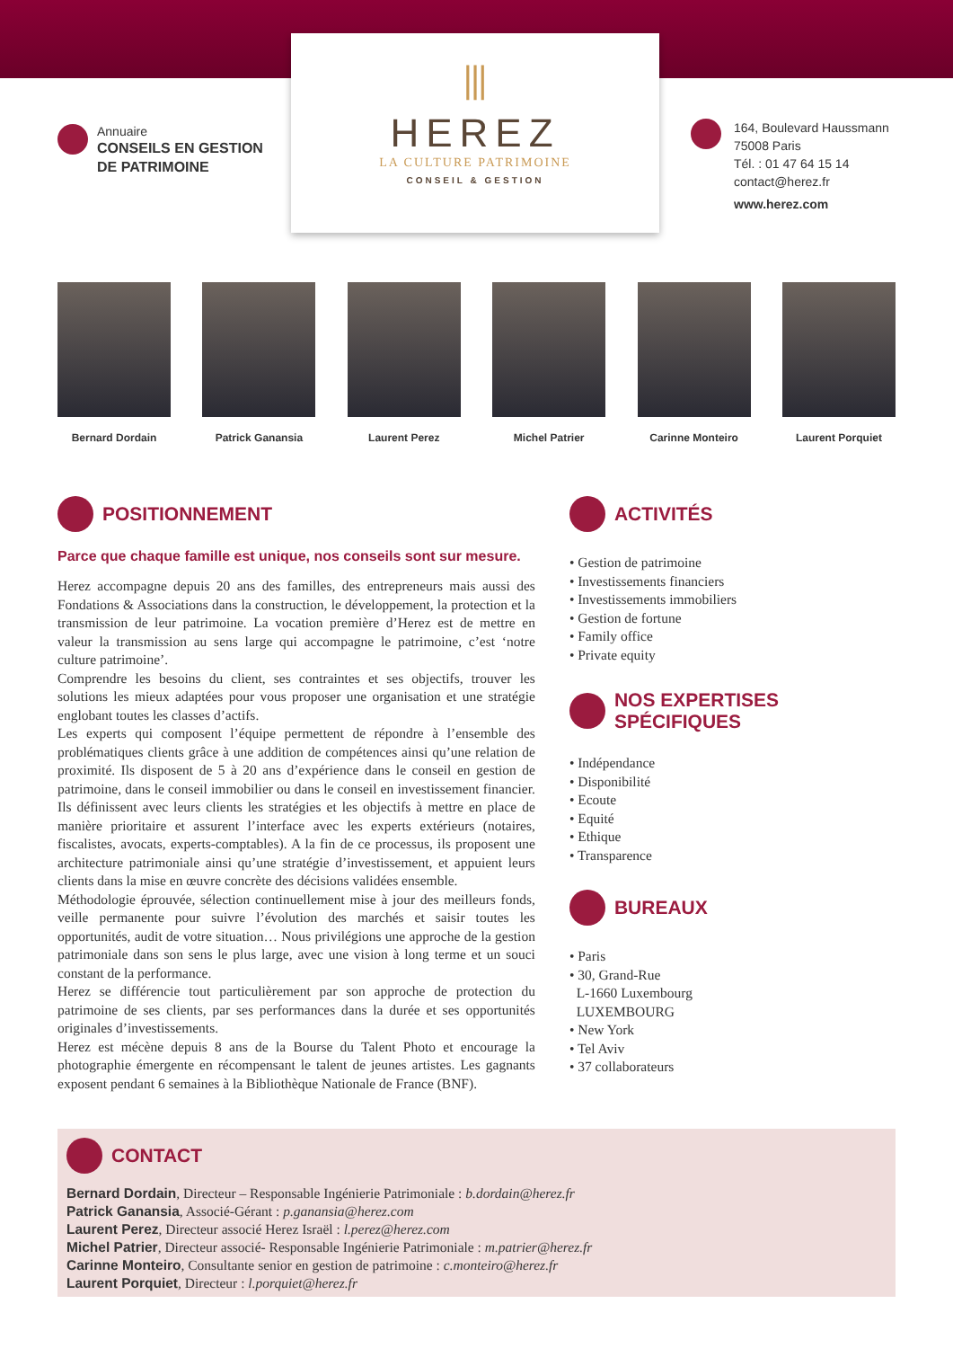Annuaire
CONSEILS EN GESTION
DE PATRIMOINE
⫴
HEREZ
LA CULTURE PATRIMOINE
CONSEIL & GESTION
164, Boulevard Haussmann
75008 Paris
Tél. : 01 47 64 15 14
contact@herez.fr
www.herez.com
Bernard Dordain Patrick Ganansia Laurent Perez Michel Patrier Carinne Monteiro Laurent Porquiet
POSITIONNEMENT
Parce que chaque famille est unique, nos conseils sont sur mesure.
Herez accompagne depuis 20 ans des familles, des entrepreneurs mais aussi des Fondations & Associations dans la construction, le développement, la protection et la transmission de leur patrimoine. La vocation première d’Herez est de mettre en valeur la transmission au sens large qui accompagne le patrimoine, c’est ‘notre culture patrimoine’.
Comprendre les besoins du client, ses contraintes et ses objectifs, trouver les solutions les mieux adaptées pour vous proposer une organisation et une stratégie englobant toutes les classes d’actifs.
Les experts qui composent l’équipe permettent de répondre à l’ensemble des problématiques clients grâce à une addition de compétences ainsi qu’une relation de proximité. Ils disposent de 5 à 20 ans d’expérience dans le conseil en gestion de patrimoine, dans le conseil immobilier ou dans le conseil en investissement financier. Ils définissent avec leurs clients les stratégies et les objectifs à mettre en place de manière prioritaire et assurent l’interface avec les experts extérieurs (notaires, fiscalistes, avocats, experts-comptables). A la fin de ce processus, ils proposent une architecture patrimoniale ainsi qu’une stratégie d’investissement, et appuient leurs clients dans la mise en œuvre concrète des décisions validées ensemble.
Méthodologie éprouvée, sélection continuellement mise à jour des meilleurs fonds, veille permanente pour suivre l’évolution des marchés et saisir toutes les opportunités, audit de votre situation… Nous privilégions une approche de la gestion patrimoniale dans son sens le plus large, avec une vision à long terme et un souci constant de la performance.
Herez se différencie tout particulièrement par son approche de protection du patrimoine de ses clients, par ses performances dans la durée et ses opportunités originales d’investissements.
Herez est mécène depuis 8 ans de la Bourse du Talent Photo et encourage la photographie émergente en récompensant le talent de jeunes artistes. Les gagnants exposent pendant 6 semaines à la Bibliothèque Nationale de France (BNF).
ACTIVITÉS
• Gestion de patrimoine
• Investissements financiers
• Investissements immobiliers
• Gestion de fortune
• Family office
• Private equity
NOS EXPERTISES SPÉCIFIQUES
• Indépendance
• Disponibilité
• Ecoute
• Equité
• Ethique
• Transparence
BUREAUX
• Paris
• 30, Grand-Rue
L-1660 Luxembourg
LUXEMBOURG
• New York
• Tel Aviv
• 37 collaborateurs
CONTACT
Bernard Dordain, Directeur – Responsable Ingénierie Patrimoniale : b.dordain@herez.fr
Patrick Ganansia, Associé-Gérant : p.ganansia@herez.com
Laurent Perez, Directeur associé Herez Israël : l.perez@herez.com
Michel Patrier, Directeur associé- Responsable Ingénierie Patrimoniale : m.patrier@herez.fr
Carinne Monteiro, Consultante senior en gestion de patrimoine : c.monteiro@herez.fr
Laurent Porquiet, Directeur : l.porquiet@herez.fr